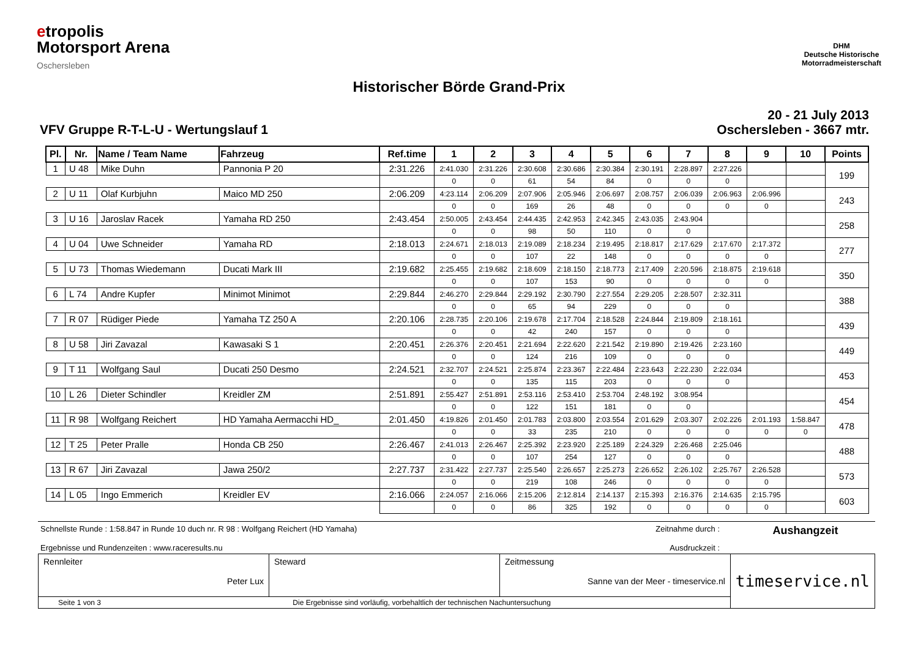etropolis
Motorsport Arena
Oschersleben
DHM
Deutsche Historische
Motorradmeisterschaft
Historischer Börde Grand-Prix
VFV Gruppe R-T-L-U - Wertungslauf 1
20 - 21 July 2013
Oschersleben - 3667 mtr.
| Pl. | Nr. | Name / Team Name | Fahrzeug | Ref.time | 1 | 2 | 3 | 4 | 5 | 6 | 7 | 8 | 9 | 10 | Points |
| --- | --- | --- | --- | --- | --- | --- | --- | --- | --- | --- | --- | --- | --- | --- | --- |
| 1 | U 48 | Mike Duhn | Pannonia P 20 | 2:31.226 | 2:41.030 | 2:31.226 | 2:30.608 | 2:30.686 | 2:30.384 | 2:30.191 | 2:28.897 | 2:27.226 | | | 199 |
| | | | | | 0 | 0 | 61 | 54 | 84 | 0 | 0 | 0 | | | |
| 2 | U 11 | Olaf Kurbjuhn | Maico MD 250 | 2:06.209 | 4:23.114 | 2:06.209 | 2:07.906 | 2:05.946 | 2:06.697 | 2:08.757 | 2:06.039 | 2:06.963 | 2:06.996 | | 243 |
| | | | | | 0 | 0 | 169 | 26 | 48 | 0 | 0 | 0 | 0 | | |
| 3 | U 16 | Jaroslav Racek | Yamaha RD 250 | 2:43.454 | 2:50.005 | 2:43.454 | 2:44.435 | 2:42.953 | 2:42.345 | 2:43.035 | 2:43.904 | | | | 258 |
| | | | | | 0 | 0 | 98 | 50 | 110 | 0 | 0 | | | | |
| 4 | U 04 | Uwe Schneider | Yamaha RD | 2:18.013 | 2:24.671 | 2:18.013 | 2:19.089 | 2:18.234 | 2:19.495 | 2:18.817 | 2:17.629 | 2:17.670 | 2:17.372 | | 277 |
| | | | | | 0 | 0 | 107 | 22 | 148 | 0 | 0 | 0 | 0 | | |
| 5 | U 73 | Thomas Wiedemann | Ducati Mark III | 2:19.682 | 2:25.455 | 2:19.682 | 2:18.609 | 2:18.150 | 2:18.773 | 2:17.409 | 2:20.596 | 2:18.875 | 2:19.618 | | 350 |
| | | | | | 0 | 0 | 107 | 153 | 90 | 0 | 0 | 0 | 0 | | |
| 6 | L 74 | Andre Kupfer | Minimot Minimot | 2:29.844 | 2:46.270 | 2:29.844 | 2:29.192 | 2:30.790 | 2:27.554 | 2:29.205 | 2:28.507 | 2:32.311 | | | 388 |
| | | | | | 0 | 0 | 65 | 94 | 229 | 0 | 0 | 0 | | | |
| 7 | R 07 | Rüdiger Piede | Yamaha TZ 250 A | 2:20.106 | 2:28.735 | 2:20.106 | 2:19.678 | 2:17.704 | 2:18.528 | 2:24.844 | 2:19.809 | 2:18.161 | | | 439 |
| | | | | | 0 | 0 | 42 | 240 | 157 | 0 | 0 | 0 | | | |
| 8 | U 58 | Jiri Zavazal | Kawasaki S 1 | 2:20.451 | 2:26.376 | 2:20.451 | 2:21.694 | 2:22.620 | 2:21.542 | 2:19.890 | 2:19.426 | 2:23.160 | | | 449 |
| | | | | | 0 | 0 | 124 | 216 | 109 | 0 | 0 | 0 | | | |
| 9 | T 11 | Wolfgang Saul | Ducati 250 Desmo | 2:24.521 | 2:32.707 | 2:24.521 | 2:25.874 | 2:23.367 | 2:22.484 | 2:23.643 | 2:22.230 | 2:22.034 | | | 453 |
| | | | | | 0 | 0 | 135 | 115 | 203 | 0 | 0 | 0 | | | |
| 10 | L 26 | Dieter Schindler | Kreidler ZM | 2:51.891 | 2:55.427 | 2:51.891 | 2:53.116 | 2:53.410 | 2:53.704 | 2:48.192 | 3:08.954 | | | | 454 |
| | | | | | 0 | 0 | 122 | 151 | 181 | 0 | 0 | | | | |
| 11 | R 98 | Wolfgang Reichert | HD Yamaha Aermacchi HD_ | 2:01.450 | 4:19.826 | 2:01.450 | 2:01.783 | 2:03.800 | 2:03.554 | 2:01.629 | 2:03.307 | 2:02.226 | 2:01.193 | 1:58.847 | 478 |
| | | | | | 0 | 0 | 33 | 235 | 210 | 0 | 0 | 0 | 0 | 0 | |
| 12 | T 25 | Peter Pralle | Honda CB 250 | 2:26.467 | 2:41.013 | 2:26.467 | 2:25.392 | 2:23.920 | 2:25.189 | 2:24.329 | 2:26.468 | 2:25.046 | | | 488 |
| | | | | | 0 | 0 | 107 | 254 | 127 | 0 | 0 | 0 | | | |
| 13 | R 67 | Jiri Zavazal | Jawa 250/2 | 2:27.737 | 2:31.422 | 2:27.737 | 2:25.540 | 2:26.657 | 2:25.273 | 2:26.652 | 2:26.102 | 2:25.767 | 2:26.528 | | 573 |
| | | | | | 0 | 0 | 219 | 108 | 246 | 0 | 0 | 0 | 0 | | |
| 14 | L 05 | Ingo Emmerich | Kreidler EV | 2:16.066 | 2:24.057 | 2:16.066 | 2:15.206 | 2:12.814 | 2:14.137 | 2:15.393 | 2:16.376 | 2:14.635 | 2:15.795 | | 603 |
| | | | | | 0 | 0 | 86 | 325 | 192 | 0 | 0 | 0 | 0 | | |
Schnellste Runde : 1:58.847 in Runde 10 duch nr. R 98 : Wolfgang Reichert (HD Yamaha)
Zeitnahme durch : Aushangzeit
Ergebnisse und Rundenzeiten : www.raceresults.nu
Ausdruckzeit :
| Rennleiter Peter Lux | Steward | Zeitmessung Sanne van der Meer - timeservice.nl | timeservice.nl |
| Seite 1 von 3 Die Ergebnisse sind vorläufig, vorbehaltlich der technischen Nachuntersuchung | | | |